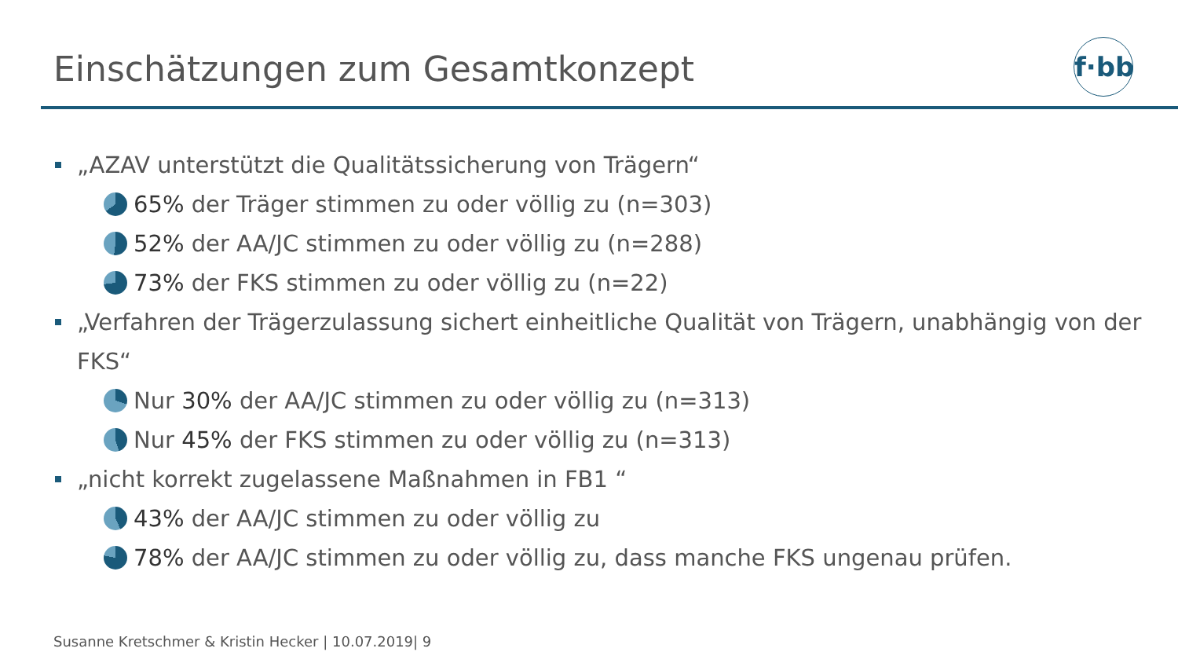Einschätzungen zum Gesamtkonzept
f·bb
„AZAV unterstützt die Qualitätssicherung von Trägern“
65% der Träger stimmen zu oder völlig zu (n=303)
52% der AA/JC stimmen zu oder völlig zu (n=288)
73% der FKS stimmen zu oder völlig zu (n=22)
„Verfahren der Trägerzulassung sichert einheitliche Qualität von Trägern, unabhängig von der FKS“
Nur 30% der AA/JC stimmen zu oder völlig zu (n=313)
Nur 45% der FKS stimmen zu oder völlig zu (n=313)
„nicht korrekt zugelassene Maßnahmen in FB1 “
43% der AA/JC stimmen zu oder völlig zu
78% der AA/JC stimmen zu oder völlig zu, dass manche FKS ungenau prüfen.
Susanne Kretschmer & Kristin Hecker | 10.07.2019| 9